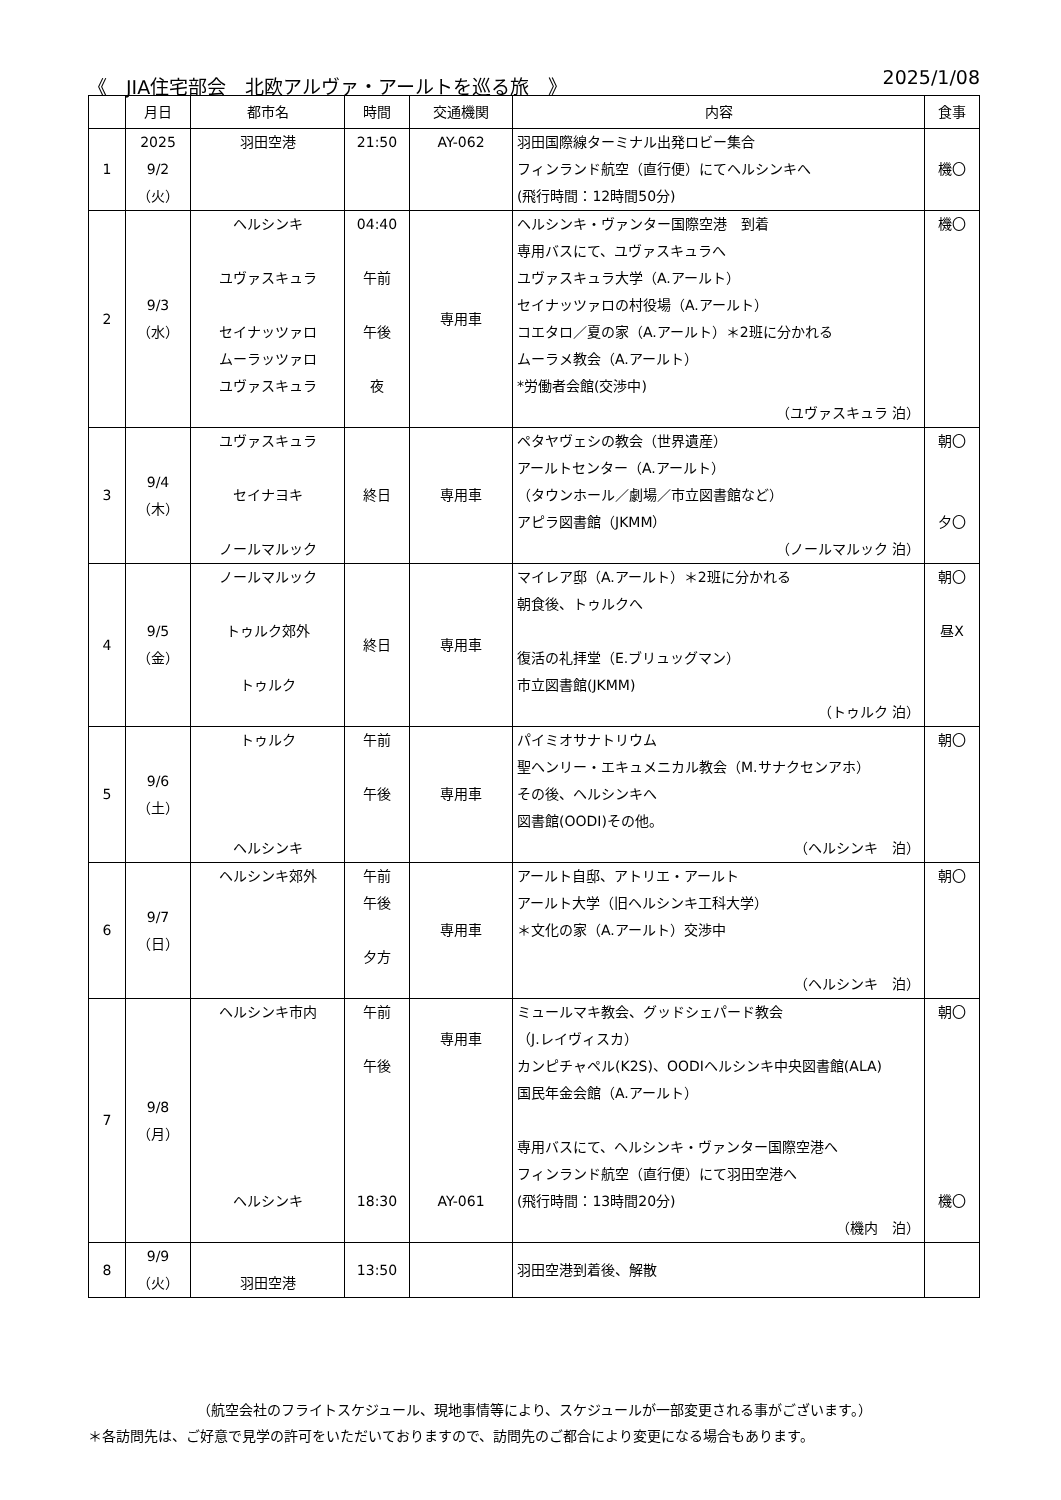《　JIA住宅部会　北欧アルヴァ・アールトを巡る旅　》 2025/1/08
| | 月日 | 都市名 | 時間 | 交通機関 | 内容 | 食事 |
| --- | --- | --- | --- | --- | --- | --- |
| 1 | 2025 9/2 （火） | 羽田空港 | 21:50 | AY-062 | 羽田国際線ターミナル出発ロビー集合 フィンランド航空（直行便）にてヘルシンキへ (飛行時間：12時間50分) | 機〇 |
| 2 | 9/3 （水） | ヘルシンキ ユヴァスキュラ セイナッツァロ ムーラッツァロ ユヴァスキュラ | 04:40 午前 午後 夜 | 専用車 | ヘルシンキ・ヴァンター国際空港 到着 専用バスにて、ユヴァスキュラへ ユヴァスキュラ大学（A.アールト） セイナッツァロの村役場（A.アールト） コエタロ／夏の家（A.アールト）＊2班に分かれる ムーラメ教会（A.アールト） *労働者会館(交渉中) （ユヴァスキュラ 泊） | 機〇 |
| 3 | 9/4 （木） | ユヴァスキュラ セイナヨキ ノールマルック | 終日 | 専用車 | ペタヤヴェシの教会（世界遺産） アールトセンター（A.アールト） （タウンホール／劇場／市立図書館など） アピラ図書館（JKMM） （ノールマルック 泊） | 朝〇 夕〇 |
| 4 | 9/5 （金） | ノールマルック トゥルク郊外 トゥルク | 終日 | 専用車 | マイレア邸（A.アールト）＊2班に分かれる 朝食後、トゥルクへ 復活の礼拝堂（E.ブリュッグマン） 市立図書館(JKMM) （トゥルク 泊） | 朝〇 昼X |
| 5 | 9/6 （土） | トゥルク ヘルシンキ | 午前 午後 | 専用車 | パイミオサナトリウム 聖ヘンリー・エキュメニカル教会（M.サナクセンアホ） その後、ヘルシンキへ 図書館(OODI)その他。 （ヘルシンキ 泊） | 朝〇 |
| 6 | 9/7 （日） | ヘルシンキ郊外 | 午前 午後 夕方 | 専用車 | アールト自邸、アトリエ・アールト アールト大学（旧ヘルシンキ工科大学） ＊文化の家（A.アールト）交渉中 （ヘルシンキ 泊） | 朝〇 |
| 7 | 9/8 （月） | ヘルシンキ市内 ヘルシンキ | 午前 午後 18:30 | 専用車 AY-061 | ミュールマキ教会、グッドシェパード教会 （J.レイヴィスカ） カンピチャペル(K2S)、OODIヘルシンキ中央図書館(ALA) 国民年金会館（A.アールト） 専用バスにて、ヘルシンキ・ヴァンター国際空港へ フィンランド航空（直行便）にて羽田空港へ (飛行時間：13時間20分) （機内 泊） | 朝〇 機〇 |
| 8 | 9/9 （火） | 羽田空港 | 13:50 | | 羽田空港到着後、解散 | |
（航空会社のフライトスケジュール、現地事情等により、スケジュールが一部変更される事がございます。）
＊各訪問先は、ご好意で見学の許可をいただいておりますので、訪問先のご都合により変更になる場合もあります。